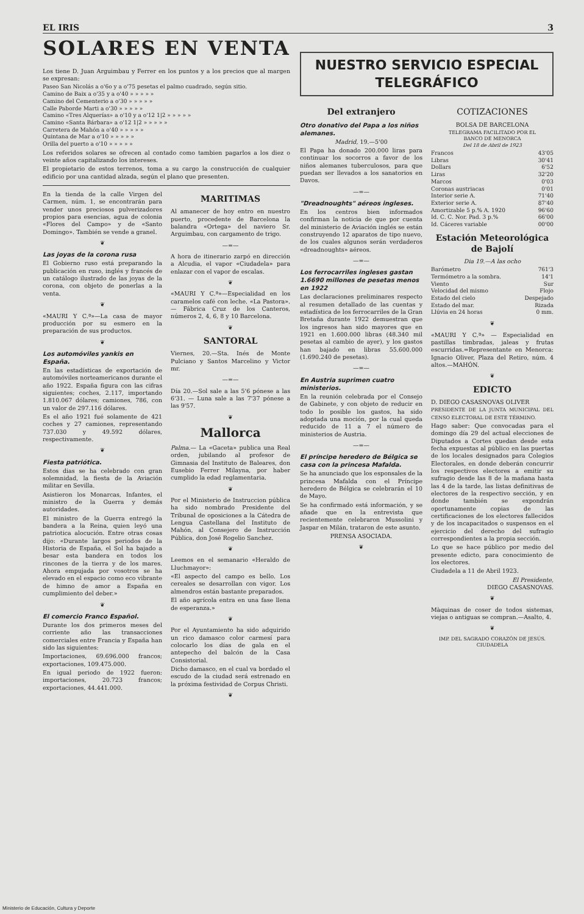EL IRIS 3
SOLARES EN VENTA
Los tiene D. Juan Arguimbau y Ferrer en los puntos y a los precios que al margen se expresan:
| Paseo San Nicolás a o'6o y a o'75 pesetas el palmo cuadrado, según sitio. |
| Camino de Baix a o'35 y a o'40 » » » » » |
| Camino del Cementerio a o'30 » » » » » |
| Calle Paborde Marti a o'30 » » » » » |
| Camino «Tres Alquerías» a o'10 y a o'12 1/2 » » » » » |
| Camino «Santa Bárbara» a o'12 1/2 » » » » » |
| Carretera de Mahón a o'40 » » » » » |
| Quintana de Mar a o'10 » » » » » |
| Orilla del puerto a o'10 » » » » » |
Los referidos solares se ofrecen al contado como tambien pagarlos a los diez o veinte años capitalizando los intereses.
El propietario de estos terrenos, toma a su cargo la construcción de cualquier edificio por una cantidad alzada, según el plano que presenten.
En la tienda de la calle Virgen del Carmen, núm. 1, se encontrarán para vender unos preciosos pulverizadores propios para esencias, agua de colonia «Flores del Campo» y de «Santo Domingo». También se vende a granel.
❦
Las joyas de la corona rusa
El Gobierno ruso está preparando la publicación en ruso, inglés y francés de un catálogo ilustrado de las joyas de la corona, con objeto de ponerlas a la venta.
❦
«MAURI Y C.ª»—La casa de mayor producción por su esmero en la preparación de sus productos.
❦
Los automóviles yankis en España.
En las estadísticas de exportación de automóviles norteamericanos durante el año 1922. España figura con las cifras siguientes; coches, 2.117, importando 1.810.067 dólares; camiones, 786, con un valor de 297.116 dólares.
Es el año 1921 fué solamente de 421 coches y 27 camiones, representando 737.030 y 49.592 dólares, respectivamente.
❦
Fiesta patriótica.
Estos dias se ha celebrado con gran solemnidad, la fiesta de la Aviación militar en Sevilla.
Asistieron los Monarcas, Infantes, el ministro de la Guerra y demás autoridades.
El ministro de la Guerra entregó la bandera a la Reina, quien leyó una patriotica alocución. Entre otras cosas dijo: «Durante largos periodos de la Historia de España, el Sol ha bajado a besar esta bandera en todos los rincones de la tierra y de los mares. Ahora empujada por vosotros se ha elevado en el espacio como eco vibrante de himno de amor a España en cumplimiento del deber.»
❦
El comercio Franco Español.
Durante los dos primeros meses del corriente año las transacciones comerciales entre Francia y España han sido las siguientes:
Importaciones, 69.696.000 francos; exportaciones, 109.475.000.
En igual periodo de 1922 fueron: importaciones, 20.723 francos; exportaciones, 44.441.000.
MARITIMAS
Al amanecer de hoy entro en nuestro puerto, procedente de Barcelona la balandra «Ortega» del naviero Sr. Arguimbau, con cargamento de trigo.
—=—
A hora de itinerario zarpó en dirección a Alcudia, el vapor «Ciudadela» para enlazar con el vapor de escalas.
❦
«MAURI Y C.ª»—Especialidad en los caramelos café con leche. «La Pastora». — Fábrica Cruz de los Canteros, números 2, 4, 6, 8 y 10 Barcelona.
❦
SANTORAL
Viernes, 20.—Sta. Inés de Monte Pulciano y Santos Marcelino y Victor mr.
—=—
Día 20.—Sol sale a las 5'6 pónese a las 6'31. — Luna sale a las 7'37 pónese a las 9'57.
❦
Mallorca
Palma.— La «Gaceta» publica una Real orden, jubilando al profesor de Gimnasia del Instituto de Baleares, don Eusebio Ferrer Milayna, por haber cumplido la edad reglamentaria.
❦
Por el Ministerio de Instruccion pública ha sido nombrado Presidente del Tribunal de oposiciones a la Cátedra de Lengua Castellana del Instituto de Mahón, al Consejero de Instrucción Pública, don José Rogelio Sanchez.
❦
Leemos en el semanario «Heraldo de Lluchmayor»:
«El aspecto del campo es bello. Los cereales se desarrollan con vigor. Los almendros están bastante preparados.
El año agrícola entra en una fase llena de esperanza.»
❦
Por el Ayuntamiento ha sido adquirido un rico damasco color carmesí para colocarlo los días de gala en el antepecho del balcón de la Casa Consistorial.
Dicho damasco, en el cual va bordado el escudo de la ciudad será estrenado en la próxima festividad de Corpus Christi.
❦
NUESTRO SERVICIO ESPECIAL
TELEGRÁFICO
Del extranjero
Otro donativo del Papa a los niños alemanes.
Madrid, 19.—5'00
El Papa ha donado 200.000 liras para continuar los socorros a favor de los niños alemanes tuberculosos, para que puedan ser llevados a los sanatorios en Davos.
—=—
"Dreadnoughts" aéreos ingleses.
En los centros bien informados confirman la noticia de que por cuenta del ministerio de Aviación inglés se están construyendo 12 aparatos de tipo nuevo, de los cuales algunos serán verdaderos «dreadnoughts» aéreos.
—=—
Los ferrocarriles ingleses gastan 1.6690 millones de pesetas menos en 1922
Las declaraciones preliminares respecto al resumen detallado de las cuentas y estadística de los ferrocarriles de la Gran Bretaña durante 1922 demuestran que los ingresos han sido mayores que en 1921 en 1.600.000 libras (48.340 mil pesetas al cambio de ayer), y los gastos han bajado en libras 55.600.000 (1.690.240 de pesetas).
—=—
En Austria suprimen cuatro ministerios.
En la reunión celebrada por el Consejo de Gabinete, y con objeto de reducir en todo lo posible los gastos, ha sido adoptada una moción, por la cual queda reducido de 11 a 7 el número de ministerios de Austria.
—=—
El príncipe heredero de Bélgica se casa con la princesa Mafalda.
Se ha anunciado que los esponsales de la princesa Mafalda con el Príncipe heredero de Bélgica se celebrarán el 10 de Mayo.
Se ha confirmado está información, y se añade que en la entrevista que recientemente celebraron Mussolini y Jaspar en Milán, trataron de este asunto.
PRENSA ASOCIADA.
❦
COTIZACIONES
BOLSA DE BARCELONA
TELEGRAMA FACILITADO POR EL
BANCO DE MENORCA
Del 18 de Abril de 1923
| Francos | 43'05 |
| Libras | 30'41 |
| Dollars | 6'52 |
| Liras | 32'20 |
| Marcos | 0'03 |
| Coronas austriacas | 0'01 |
| Interior serie A. | 71'40 |
| Exterior serie A. | 87'40 |
| Amortizable 5 p.% A. 1920 | 96'60 |
| Id. C. C. Nor. Pad. 3 p.% | 66'00 |
| Id. Cáceres variable | 00'00 |
Estación Meteorológica de Bajolí
Dia 19.—A las ocho
| Barómetro | 761'3 |
| Termómetro a la sombra. | 14'1 |
| Viento | Sur |
| Velocidad del mismo | Flojo |
| Estado del cielo | Despejado |
| Estado del mar. | Rizada |
| Llúvia en 24 horas | 0 mm. |
❦
«MAURI Y C.ª» — Especialidad en pastillas timbradas, jaleas y frutas escurridas.=Representante en Menorca: Ignacio Oliver, Plaza del Retiro, núm. 4 altos.—MAHÓN.
❦
EDICTO
D. DIEGO CASASNOVAS OLIVER
PRESIDENTE DE LA JUNTA MUNICIPAL DEL CENSO ELECTORAL DE ESTE TÉRMINO.
Hago saber: Que convocadas para el domingo día 29 del actual elecciones de Diputados a Cortes quedan desde esta fecha expuestas al público en las puertas de los locales designados para Colegios Electorales, en donde deberán concurrir los respectivos electores a emitir su sufragio desde las 8 de la mañana hasta las 4 de la tarde, las listas definitivas de electores de la respectivo sección, y en donde también se expondrán oportunamente copias de las certificaciones de los electores fallecidos y de los incapacitados o suspensos en el ejercicio del derecho del sufragio correspondientes a la propia sección.
Lo que se hace público por medio del presente edicto, para conocimiento de los electores.
Ciudadela a 11 de Abril 1923.
El Presidente,
DIEGO CASASNOVAS.
❦
Màquinas de coser de todos sistemas, viejas o antiguas se compran.—Asalto, 4.
❦
IMP. DEL SAGRADO CORAZÓN DE JESÚS.
CIUDADELA
Ministerio de Educación, Cultura y Deporte